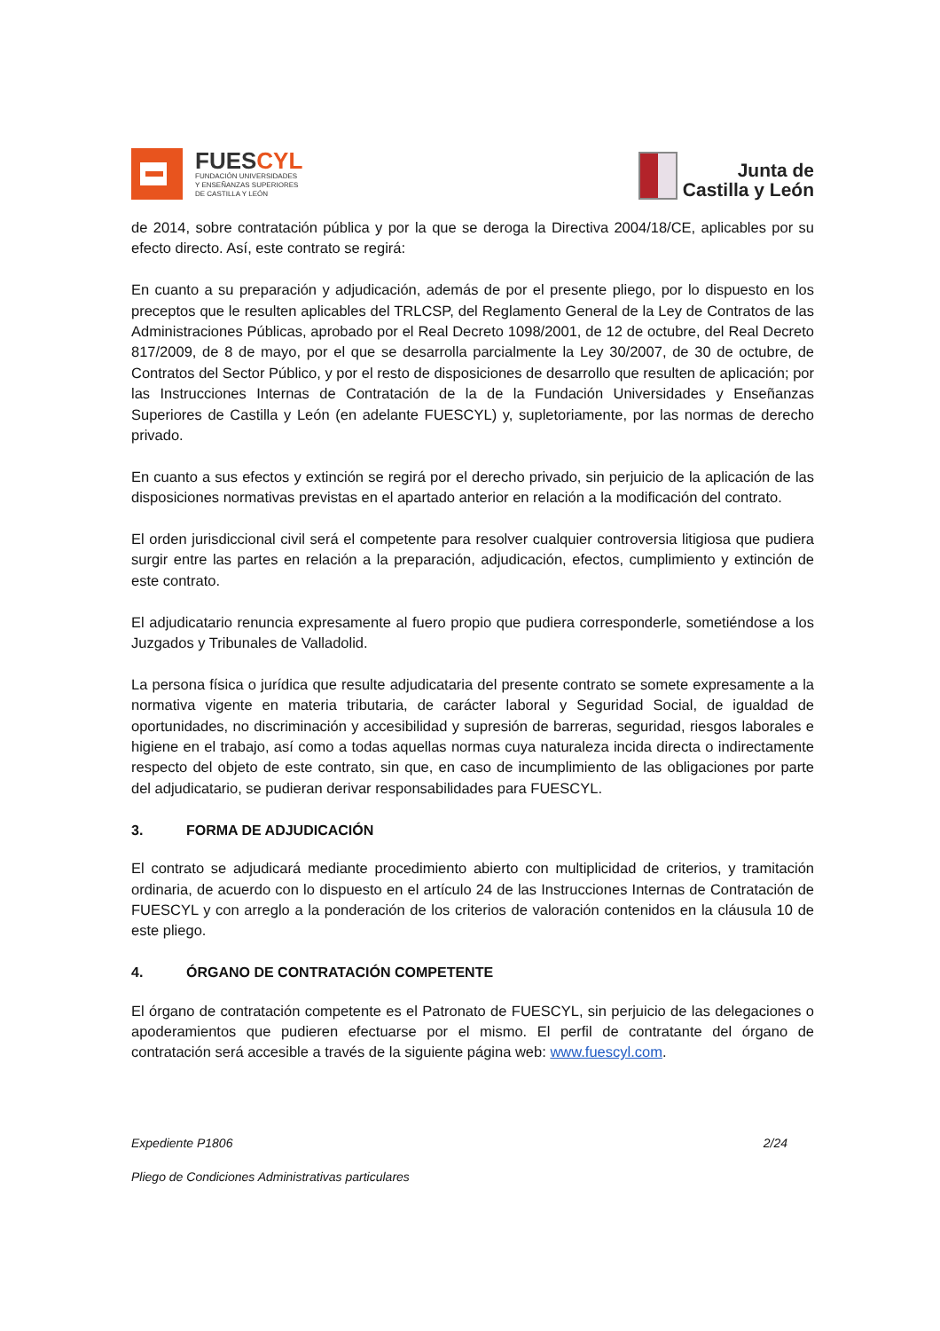FUESCYL
FUNDACIÓN UNIVERSIDADES
Y ENSEÑANZAS SUPERIORES
DE CASTILLA Y LEÓN
Junta de
Castilla y León
de 2014, sobre contratación pública y por la que se deroga la Directiva 2004/18/CE, aplicables por su efecto directo. Así, este contrato se regirá:
En cuanto a su preparación y adjudicación, además de por el presente pliego, por lo dispuesto en los preceptos que le resulten aplicables del TRLCSP, del Reglamento General de la Ley de Contratos de las Administraciones Públicas, aprobado por el Real Decreto 1098/2001, de 12 de octubre, del Real Decreto 817/2009, de 8 de mayo, por el que se desarrolla parcialmente la Ley 30/2007, de 30 de octubre, de Contratos del Sector Público, y por el resto de disposiciones de desarrollo que resulten de aplicación; por las Instrucciones Internas de Contratación de la de la Fundación Universidades y Enseñanzas Superiores de Castilla y León (en adelante FUESCYL) y, supletoriamente, por las normas de derecho privado.
En cuanto a sus efectos y extinción se regirá por el derecho privado, sin perjuicio de la aplicación de las disposiciones normativas previstas en el apartado anterior en relación a la modificación del contrato.
El orden jurisdiccional civil será el competente para resolver cualquier controversia litigiosa que pudiera surgir entre las partes en relación a la preparación, adjudicación, efectos, cumplimiento y extinción de este contrato.
El adjudicatario renuncia expresamente al fuero propio que pudiera corresponderle, sometiéndose a los Juzgados y Tribunales de Valladolid.
La persona física o jurídica que resulte adjudicataria del presente contrato se somete expresamente a la normativa vigente en materia tributaria, de carácter laboral y Seguridad Social, de igualdad de oportunidades, no discriminación y accesibilidad y supresión de barreras, seguridad, riesgos laborales e higiene en el trabajo, así como a todas aquellas normas cuya naturaleza incida directa o indirectamente respecto del objeto de este contrato, sin que, en caso de incumplimiento de las obligaciones por parte del adjudicatario, se pudieran derivar responsabilidades para FUESCYL.
3. FORMA DE ADJUDICACIÓN
El contrato se adjudicará mediante procedimiento abierto con multiplicidad de criterios, y tramitación ordinaria, de acuerdo con lo dispuesto en el artículo 24 de las Instrucciones Internas de Contratación de FUESCYL y con arreglo a la ponderación de los criterios de valoración contenidos en la cláusula 10 de este pliego.
4. ÓRGANO DE CONTRATACIÓN COMPETENTE
El órgano de contratación competente es el Patronato de FUESCYL, sin perjuicio de las delegaciones o apoderamientos que pudieren efectuarse por el mismo. El perfil de contratante del órgano de contratación será accesible a través de la siguiente página web: www.fuescyl.com.
Expediente P1806 2/24
Pliego de Condiciones Administrativas particulares